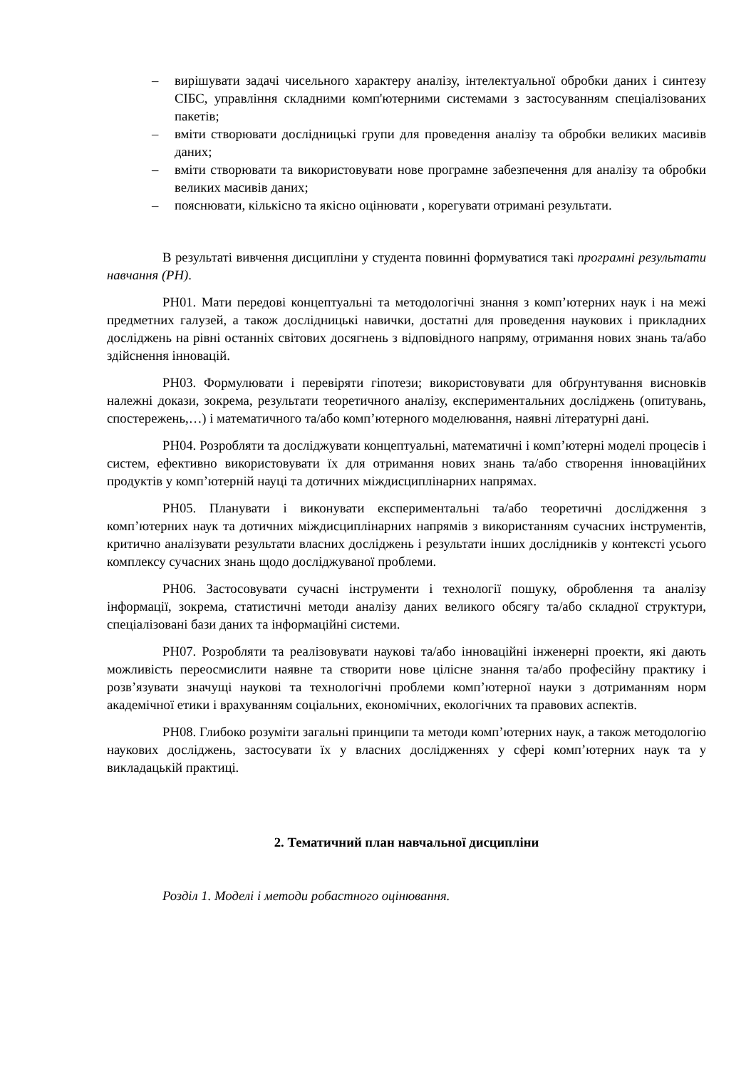– вирішувати задачі чисельного характеру аналізу, інтелектуальної обробки даних і синтезу СІБС, управління складними комп'ютерними системами з застосуванням спеціалізованих пакетів;
– вміти створювати дослідницькі групи для проведення аналізу та обробки великих масивів даних;
– вміти створювати та використовувати нове програмне забезпечення для аналізу та обробки великих масивів даних;
– пояснювати, кількісно та якісно оцінювати , корегувати отримані результати.
В результаті вивчення дисципліни у студента повинні формуватися такі програмні результати навчання (РН).
РН01. Мати передові концептуальні та методологічні знання з комп’ютерних наук і на межі предметних галузей, а також дослідницькі навички, достатні для проведення наукових і прикладних досліджень на рівні останніх світових досягнень з відповідного напряму, отримання нових знань та/або здійснення інновацій.
РН03. Формулювати і перевіряти гіпотези; використовувати для обґрунтування висновків належні докази, зокрема, результати теоретичного аналізу, експериментальних досліджень (опитувань, спостережень,…) і математичного та/або комп’ютерного моделювання, наявні літературні дані.
РН04. Розробляти та досліджувати концептуальні, математичні і комп’ютерні моделі процесів і систем, ефективно використовувати їх для отримання нових знань та/або створення інноваційних продуктів у комп’ютерній науці та дотичних міждисциплінарних напрямах.
РН05. Планувати і виконувати експериментальні та/або теоретичні дослідження з комп’ютерних наук та дотичних міждисциплінарних напрямів з використанням сучасних інструментів, критично аналізувати результати власних досліджень і результати інших дослідників у контексті усього комплексу сучасних знань щодо досліджуваної проблеми.
РН06. Застосовувати сучасні інструменти і технології пошуку, оброблення та аналізу інформації, зокрема, статистичні методи аналізу даних великого обсягу та/або складної структури, спеціалізовані бази даних та інформаційні системи.
РН07. Розробляти та реалізовувати наукові та/або інноваційні інженерні проекти, які дають можливість переосмислити наявне та створити нове цілісне знання та/або професійну практику і розв’язувати значущі наукові та технологічні проблеми комп’ютерної науки з дотриманням норм академічної етики і врахуванням соціальних, економічних, екологічних та правових аспектів.
РН08. Глибоко розуміти загальні принципи та методи комп’ютерних наук, а також методологію наукових досліджень, застосувати їх у власних дослідженнях у сфері комп’ютерних наук та у викладацькій практиці.
2. Тематичний план навчальної дисципліни
Розділ 1. Моделі і методи робастного оцінювання.